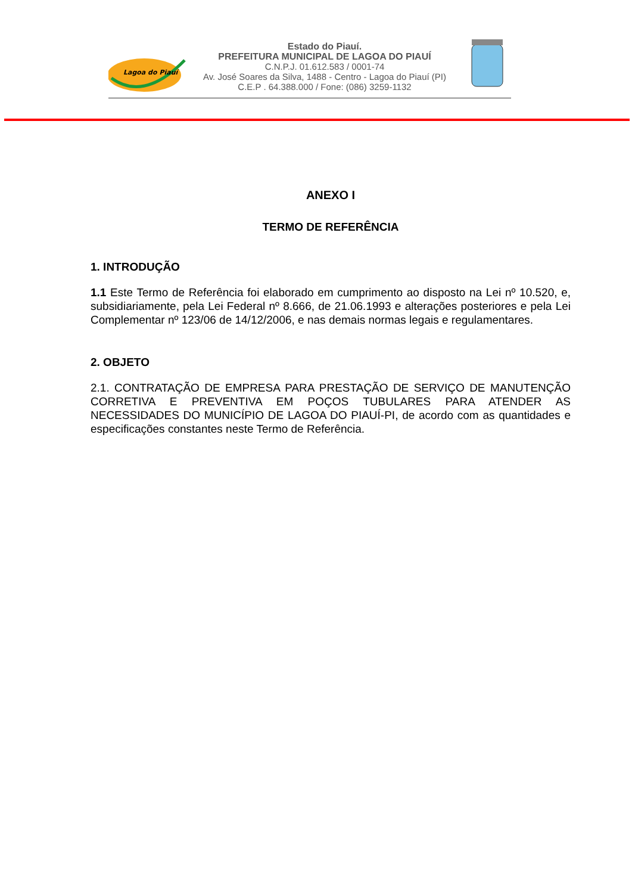Lagoa do Piauí
Estado do Piauí.
PREFEITURA MUNICIPAL DE LAGOA DO PIAUÍ
C.N.P.J. 01.612.583 / 0001-74
Av. José Soares da Silva, 1488 - Centro - Lagoa do Piauí (PI)
C.E.P . 64.388.000 / Fone: (086) 3259-1132
ANEXO I
TERMO DE REFERÊNCIA
1. INTRODUÇÃO
1.1 Este Termo de Referência foi elaborado em cumprimento ao disposto na Lei nº 10.520, e, subsidiariamente, pela Lei Federal nº 8.666, de 21.06.1993 e alterações posteriores e pela Lei Complementar nº 123/06 de 14/12/2006, e nas demais normas legais e regulamentares.
2. OBJETO
2.1. CONTRATAÇÃO DE EMPRESA PARA PRESTAÇÃO DE SERVIÇO DE MANUTENÇÃO CORRETIVA E PREVENTIVA EM POÇOS TUBULARES PARA ATENDER AS NECESSIDADES DO MUNICÍPIO DE LAGOA DO PIAUÍ-PI, de acordo com as quantidades e especificações constantes neste Termo de Referência.